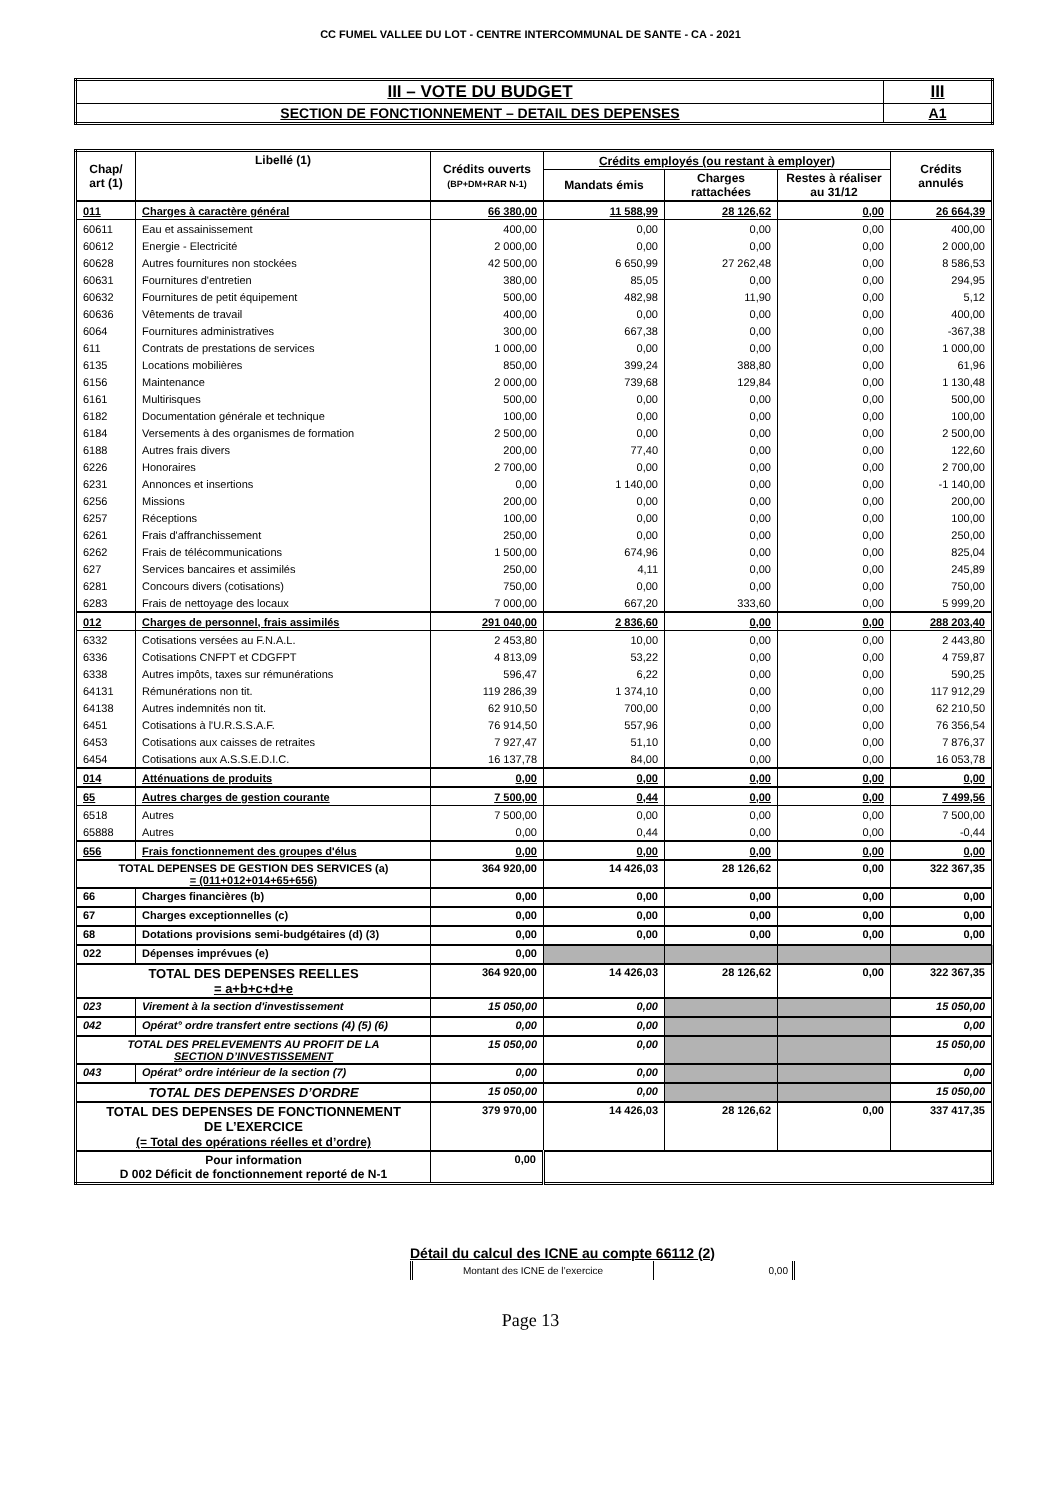CC FUMEL VALLEE DU LOT - CENTRE INTERCOMMUNAL DE SANTE - CA - 2021
| III – VOTE DU BUDGET | III |
| SECTION DE FONCTIONNEMENT – DETAIL DES DEPENSES | A1 |
| Chap/ art (1) | Libellé (1) | Crédits ouverts (BP+DM+RAR N-1) | Crédits employés (ou restant à employer) | | | Crédits annulés |
| --- | --- | --- | --- | --- | --- | --- |
| | | | Mandats émis | Charges rattachées | Restes à réaliser au 31/12 | |
| 011 | Charges à caractère général | 66 380,00 | 11 588,99 | 28 126,62 | 0,00 | 26 664,39 |
| 60611 | Eau et assainissement | 400,00 | 0,00 | 0,00 | 0,00 | 400,00 |
| 60612 | Energie - Electricité | 2 000,00 | 0,00 | 0,00 | 0,00 | 2 000,00 |
| 60628 | Autres fournitures non stockées | 42 500,00 | 6 650,99 | 27 262,48 | 0,00 | 8 586,53 |
| 60631 | Fournitures d'entretien | 380,00 | 85,05 | 0,00 | 0,00 | 294,95 |
| 60632 | Fournitures de petit équipement | 500,00 | 482,98 | 11,90 | 0,00 | 5,12 |
| 60636 | Vêtements de travail | 400,00 | 0,00 | 0,00 | 0,00 | 400,00 |
| 6064 | Fournitures administratives | 300,00 | 667,38 | 0,00 | 0,00 | -367,38 |
| 611 | Contrats de prestations de services | 1 000,00 | 0,00 | 0,00 | 0,00 | 1 000,00 |
| 6135 | Locations mobilières | 850,00 | 399,24 | 388,80 | 0,00 | 61,96 |
| 6156 | Maintenance | 2 000,00 | 739,68 | 129,84 | 0,00 | 1 130,48 |
| 6161 | Multirisques | 500,00 | 0,00 | 0,00 | 0,00 | 500,00 |
| 6182 | Documentation générale et technique | 100,00 | 0,00 | 0,00 | 0,00 | 100,00 |
| 6184 | Versements à des organismes de formation | 2 500,00 | 0,00 | 0,00 | 0,00 | 2 500,00 |
| 6188 | Autres frais divers | 200,00 | 77,40 | 0,00 | 0,00 | 122,60 |
| 6226 | Honoraires | 2 700,00 | 0,00 | 0,00 | 0,00 | 2 700,00 |
| 6231 | Annonces et insertions | 0,00 | 1 140,00 | 0,00 | 0,00 | -1 140,00 |
| 6256 | Missions | 200,00 | 0,00 | 0,00 | 0,00 | 200,00 |
| 6257 | Réceptions | 100,00 | 0,00 | 0,00 | 0,00 | 100,00 |
| 6261 | Frais d'affranchissement | 250,00 | 0,00 | 0,00 | 0,00 | 250,00 |
| 6262 | Frais de télécommunications | 1 500,00 | 674,96 | 0,00 | 0,00 | 825,04 |
| 627 | Services bancaires et assimilés | 250,00 | 4,11 | 0,00 | 0,00 | 245,89 |
| 6281 | Concours divers (cotisations) | 750,00 | 0,00 | 0,00 | 0,00 | 750,00 |
| 6283 | Frais de nettoyage des locaux | 7 000,00 | 667,20 | 333,60 | 0,00 | 5 999,20 |
| 012 | Charges de personnel, frais assimilés | 291 040,00 | 2 836,60 | 0,00 | 0,00 | 288 203,40 |
| 6332 | Cotisations versées au F.N.A.L. | 2 453,80 | 10,00 | 0,00 | 0,00 | 2 443,80 |
| 6336 | Cotisations CNFPT et CDGFPT | 4 813,09 | 53,22 | 0,00 | 0,00 | 4 759,87 |
| 6338 | Autres impôts, taxes sur rémunérations | 596,47 | 6,22 | 0,00 | 0,00 | 590,25 |
| 64131 | Rémunérations non tit. | 119 286,39 | 1 374,10 | 0,00 | 0,00 | 117 912,29 |
| 64138 | Autres indemnités non tit. | 62 910,50 | 700,00 | 0,00 | 0,00 | 62 210,50 |
| 6451 | Cotisations à l'U.R.S.S.A.F. | 76 914,50 | 557,96 | 0,00 | 0,00 | 76 356,54 |
| 6453 | Cotisations aux caisses de retraites | 7 927,47 | 51,10 | 0,00 | 0,00 | 7 876,37 |
| 6454 | Cotisations aux A.S.S.E.D.I.C. | 16 137,78 | 84,00 | 0,00 | 0,00 | 16 053,78 |
| 014 | Atténuations de produits | 0,00 | 0,00 | 0,00 | 0,00 | 0,00 |
| 65 | Autres charges de gestion courante | 7 500,00 | 0,44 | 0,00 | 0,00 | 7 499,56 |
| 6518 | Autres | 7 500,00 | 0,00 | 0,00 | 0,00 | 7 500,00 |
| 65888 | Autres | 0,00 | 0,44 | 0,00 | 0,00 | -0,44 |
| 656 | Frais fonctionnement des groupes d'élus | 0,00 | 0,00 | 0,00 | 0,00 | 0,00 |
| TOTAL DEPENSES DE GESTION DES SERVICES (a) = (011+012+014+65+656) | | 364 920,00 | 14 426,03 | 28 126,62 | 0,00 | 322 367,35 |
| 66 | Charges financières (b) | 0,00 | 0,00 | 0,00 | 0,00 | 0,00 |
| 67 | Charges exceptionnelles (c) | 0,00 | 0,00 | 0,00 | 0,00 | 0,00 |
| 68 | Dotations provisions semi-budgétaires (d) (3) | 0,00 | 0,00 | 0,00 | 0,00 | 0,00 |
| 022 | Dépenses imprévues (e) | 0,00 | | | | |
| TOTAL DES DEPENSES REELLES = a+b+c+d+e | | 364 920,00 | 14 426,03 | 28 126,62 | 0,00 | 322 367,35 |
| 023 | Virement à la section d'investissement | 15 050,00 | 0,00 | | | 15 050,00 |
| 042 | Opérat° ordre transfert entre sections (4) (5) (6) | 0,00 | 0,00 | | | 0,00 |
| TOTAL DES PRELEVEMENTS AU PROFIT DE LA SECTION D’INVESTISSEMENT | | 15 050,00 | 0,00 | | | 15 050,00 |
| 043 | Opérat° ordre intérieur de la section (7) | 0,00 | 0,00 | | | 0,00 |
| TOTAL DES DEPENSES D’ORDRE | | 15 050,00 | 0,00 | | | 15 050,00 |
| TOTAL DES DEPENSES DE FONCTIONNEMENT DE L’EXERCICE (= Total des opérations réelles et d’ordre) | | 379 970,00 | 14 426,03 | 28 126,62 | 0,00 | 337 417,35 |
| Pour information D 002 Déficit de fonctionnement reporté de N-1 | | 0,00 | | | | |
Détail du calcul des ICNE au compte 66112 (2)
| Montant des ICNE de l’exercice | 0,00 |
Page 13